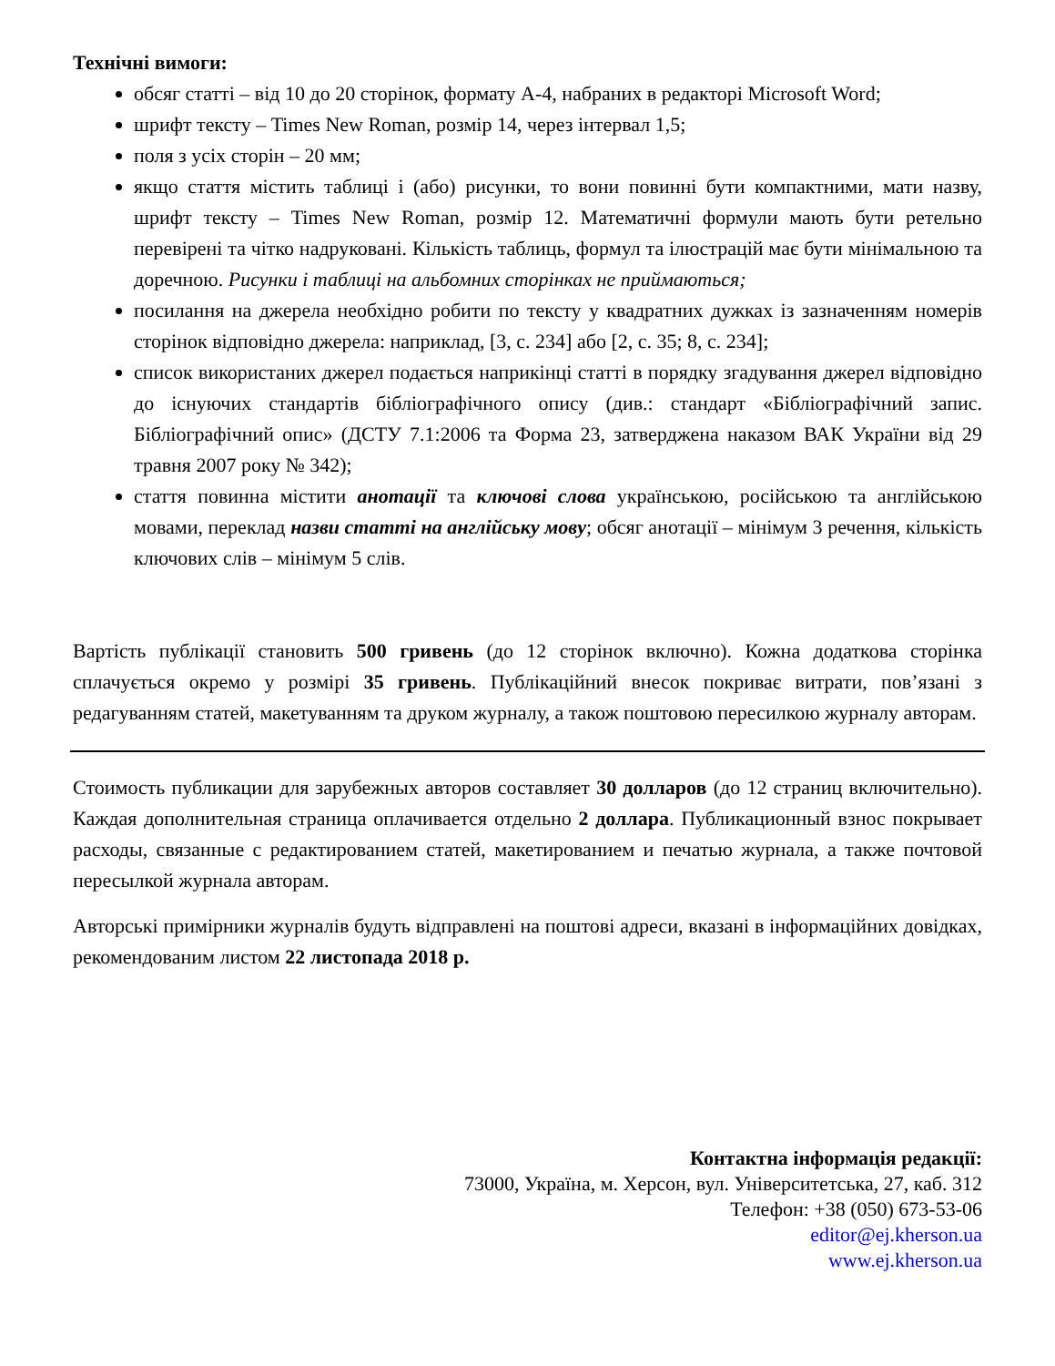Технічні вимоги:
обсяг статті – від 10 до 20 сторінок, формату А-4, набраних в редакторі Microsoft Word;
шрифт тексту – Times New Roman, розмір 14, через інтервал 1,5;
поля з усіх сторін – 20 мм;
якщо стаття містить таблиці і (або) рисунки, то вони повинні бути компактними, мати назву, шрифт тексту – Times New Roman, розмір 12. Математичні формули мають бути ретельно перевірені та чітко надруковані. Кількість таблиць, формул та ілюстрацій має бути мінімальною та доречною. Рисунки і таблиці на альбомних сторінках не приймаються;
посилання на джерела необхідно робити по тексту у квадратних дужках із зазначенням номерів сторінок відповідно джерела: наприклад, [3, с. 234] або [2, с. 35; 8, с. 234];
список використаних джерел подається наприкінці статті в порядку згадування джерел відповідно до існуючих стандартів бібліографічного опису (див.: стандарт «Бібліографічний запис. Бібліографічний опис» (ДСТУ 7.1:2006 та Форма 23, затверджена наказом ВАК України від 29 травня 2007 року № 342);
стаття повинна містити анотації та ключові слова українською, російською та англійською мовами, переклад назви статті на англійську мову; обсяг анотації – мінімум 3 речення, кількість ключових слів – мінімум 5 слів.
Вартість публікації становить 500 гривень (до 12 сторінок включно). Кожна додаткова сторінка сплачується окремо у розмірі 35 гривень. Публікаційний внесок покриває витрати, пов’язані з редагуванням статей, макетуванням та друком журналу, а також поштовою пересилкою журналу авторам.
Стоимость публикации для зарубежных авторов составляет 30 долларов (до 12 страниц включительно). Каждая дополнительная страница оплачивается отдельно 2 доллара. Публикационный взнос покрывает расходы, связанные с редактированием статей, макетированием и печатью журнала, а также почтовой пересылкой журнала авторам.
Авторські примірники журналів будуть відправлені на поштові адреси, вказані в інформаційних довідках, рекомендованим листом 22 листопада 2018 р.
Контактна інформація редакції:
73000, Україна, м. Херсон, вул. Університетська, 27, каб. 312
Телефон: +38 (050) 673-53-06
editor@ej.kherson.ua
www.ej.kherson.ua